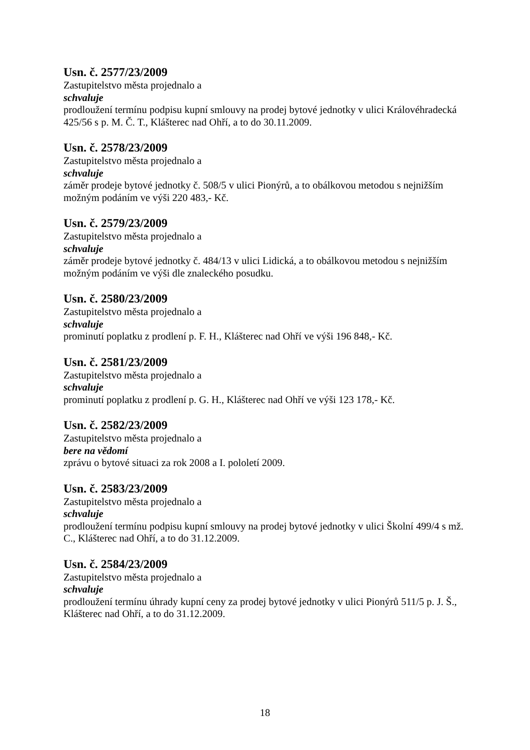Usn. č. 2577/23/2009
Zastupitelstvo města projednalo a
schvaluje
prodloužení termínu podpisu kupní smlouvy na prodej bytové jednotky v ulici Královéhradecká 425/56 s p. M. Č. T., Klášterec nad Ohří, a to do 30.11.2009.
Usn. č. 2578/23/2009
Zastupitelstvo města projednalo a
schvaluje
záměr prodeje bytové jednotky č. 508/5 v ulici Pionýrů, a to obálkovou metodou s nejnižším možným podáním ve výši 220 483,- Kč.
Usn. č. 2579/23/2009
Zastupitelstvo města projednalo a
schvaluje
záměr prodeje bytové jednotky č. 484/13 v ulici Lidická, a to obálkovou metodou s nejnižším možným podáním ve výši dle znaleckého posudku.
Usn. č. 2580/23/2009
Zastupitelstvo města projednalo a
schvaluje
prominutí poplatku z prodlení p. F. H., Klášterec nad Ohří ve výši 196 848,- Kč.
Usn. č. 2581/23/2009
Zastupitelstvo města projednalo a
schvaluje
prominutí poplatku z prodlení p. G. H., Klášterec nad Ohří ve výši 123 178,- Kč.
Usn. č. 2582/23/2009
Zastupitelstvo města projednalo a
bere na vědomí
zprávu o bytové situaci za rok 2008 a I. pololetí 2009.
Usn. č. 2583/23/2009
Zastupitelstvo města projednalo a
schvaluje
prodloužení termínu podpisu kupní smlouvy na prodej bytové jednotky v ulici Školní 499/4 s mž. C., Klášterec nad Ohří, a to do 31.12.2009.
Usn. č. 2584/23/2009
Zastupitelstvo města projednalo a
schvaluje
prodloužení termínu úhrady kupní ceny za prodej bytové jednotky v ulici Pionýrů 511/5 p. J. Š., Klášterec nad Ohří, a to do 31.12.2009.
18